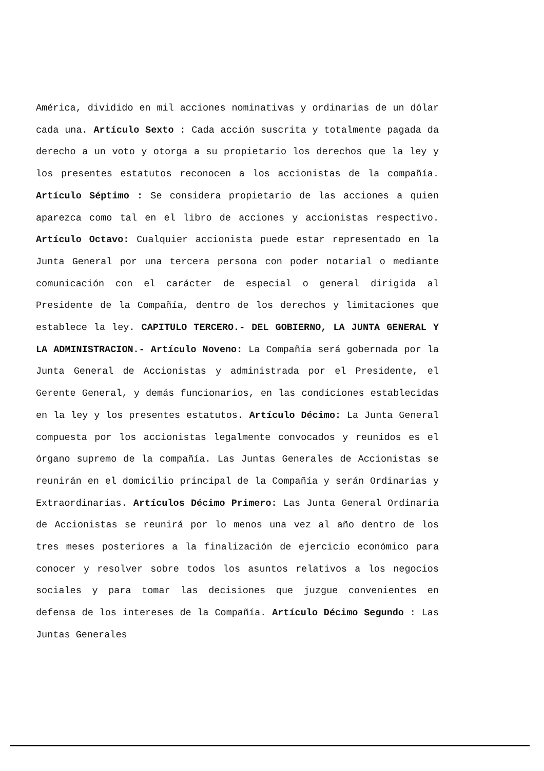América, dividido en mil acciones nominativas y ordinarias de un dólar cada una. Artículo Sexto : Cada acción suscrita y totalmente pagada da derecho a un voto y otorga a su propietario los derechos que la ley y los presentes estatutos reconocen a los accionistas de la compañía. Artículo Séptimo : Se considera propietario de las acciones a quien aparezca como tal en el libro de acciones y accionistas respectivo. Artículo Octavo: Cualquier accionista puede estar representado en la Junta General por una tercera persona con poder notarial o mediante comunicación con el carácter de especial o general dirigida al Presidente de la Compañía, dentro de los derechos y limitaciones que establece la ley. CAPITULO TERCERO.- DEL GOBIERNO, LA JUNTA GENERAL Y LA ADMINISTRACION.- Artículo Noveno: La Compañía será gobernada por la Junta General de Accionistas y administrada por el Presidente, el Gerente General, y demás funcionarios, en las condiciones establecidas en la ley y los presentes estatutos. Artículo Décimo: La Junta General compuesta por los accionistas legalmente convocados y reunidos es el órgano supremo de la compañía. Las Juntas Generales de Accionistas se reunirán en el domicilio principal de la Compañía y serán Ordinarias y Extraordinarias. Artículos Décimo Primero: Las Junta General Ordinaria de Accionistas se reunirá por lo menos una vez al año dentro de los tres meses posteriores a la finalización de ejercicio económico para conocer y resolver sobre todos los asuntos relativos a los negocios sociales y para tomar las decisiones que juzgue convenientes en defensa de los intereses de la Compañía. Artículo Décimo Segundo : Las Juntas Generales